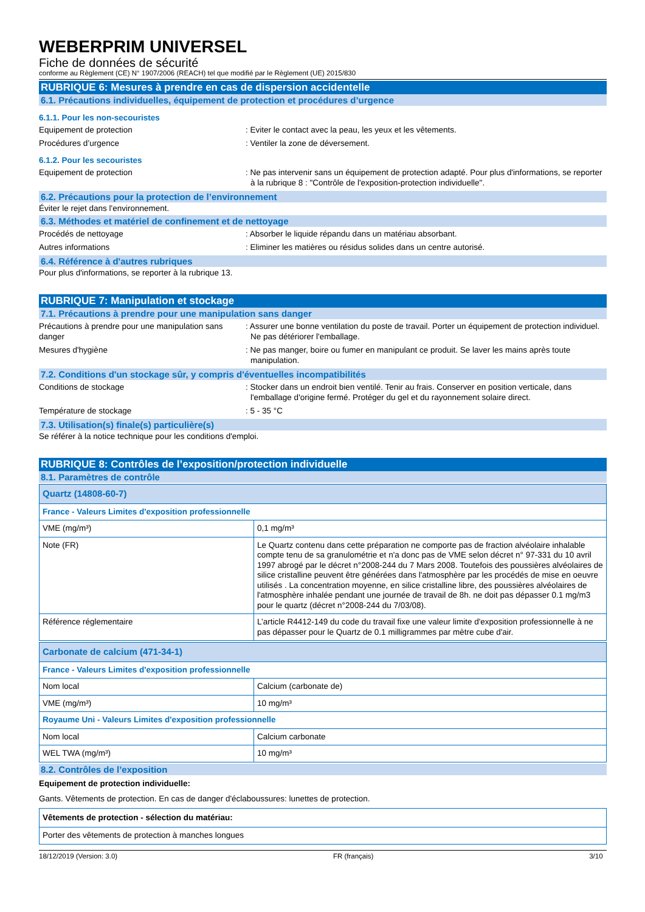WEBERPRIM UNIVERSEL
Fiche de données de sécurité
conforme au Règlement (CE) N° 1907/2006 (REACH) tel que modifié par le Règlement (UE) 2015/830
RUBRIQUE 6: Mesures à prendre en cas de dispersion accidentelle
6.1. Précautions individuelles, équipement de protection et procédures d’urgence
6.1.1. Pour les non-secouristes
Equipement de protection : Eviter le contact avec la peau, les yeux et les vêtements.
Procédures d’urgence : Ventiler la zone de déversement.
6.1.2. Pour les secouristes
Equipement de protection : Ne pas intervenir sans un équipement de protection adapté. Pour plus d'informations, se reporter à la rubrique 8 : "Contrôle de l'exposition-protection individuelle".
6.2. Précautions pour la protection de l’environnement
Éviter le rejet dans l'environnement.
6.3. Méthodes et matériel de confinement et de nettoyage
Procédés de nettoyage : Absorber le liquide répandu dans un matériau absorbant.
Autres informations : Eliminer les matières ou résidus solides dans un centre autorisé.
6.4. Référence à d'autres rubriques
Pour plus d'informations, se reporter à la rubrique 13.
RUBRIQUE 7: Manipulation et stockage
7.1. Précautions à prendre pour une manipulation sans danger
Précautions à prendre pour une manipulation sans danger
: Assurer une bonne ventilation du poste de travail. Porter un équipement de protection individuel. Ne pas détériorer l'emballage.
Mesures d'hygiène : Ne pas manger, boire ou fumer en manipulant ce produit. Se laver les mains après toute manipulation.
7.2. Conditions d'un stockage sûr, y compris d'éventuelles incompatibilités
Conditions de stockage : Stocker dans un endroit bien ventilé. Tenir au frais. Conserver en position verticale, dans l'emballage d'origine fermé. Protéger du gel et du rayonnement solaire direct.
Température de stockage : 5 - 35 °C
7.3. Utilisation(s) finale(s) particulière(s)
Se référer à la notice technique pour les conditions d'emploi.
RUBRIQUE 8: Contrôles de l’exposition/protection individuelle
8.1. Paramètres de contrôle
| Quartz (14808-60-7) | |
| France - Valeurs Limites d'exposition professionnelle | |
| VME (mg/m³) | 0,1 mg/m³ |
| Note (FR) | Le Quartz contenu dans cette préparation ne comporte pas de fraction alvéolaire inhalable compte tenu de sa granulométrie et n'a donc pas de VME selon décret n° 97-331 du 10 avril 1997 abrogé par le décret n°2008-244 du 7 Mars 2008. Toutefois des poussières alvéolaires de silice cristalline peuvent être générées dans l'atmosphère par les procédés de mise en oeuvre utilisés . La concentration moyenne, en silice cristalline libre, des poussières alvéolaires de l'atmosphère inhalée pendant une journée de travail de 8h. ne doit pas dépasser 0.1 mg/m3 pour le quartz (décret n°2008-244 du 7/03/08). |
| Référence réglementaire | L’article R4412-149 du code du travail fixe une valeur limite d'exposition professionnelle à ne pas dépasser pour le Quartz de 0.1 milligrammes par mètre cube d'air. |
| Carbonate de calcium (471-34-1) | |
| France - Valeurs Limites d'exposition professionnelle | |
| Nom local | Calcium (carbonate de) |
| VME (mg/m³) | 10 mg/m³ |
| Royaume Uni - Valeurs Limites d'exposition professionnelle | |
| Nom local | Calcium carbonate |
| WEL TWA (mg/m³) | 10 mg/m³ |
8.2. Contrôles de l’exposition
Equipement de protection individuelle:
Gants. Vêtements de protection. En cas de danger d'éclaboussures: lunettes de protection.
| Vêtements de protection - sélection du matériau: |
| Porter des vêtements de protection à manches longues |
18/12/2019 (Version: 3.0) FR (français) 3/10